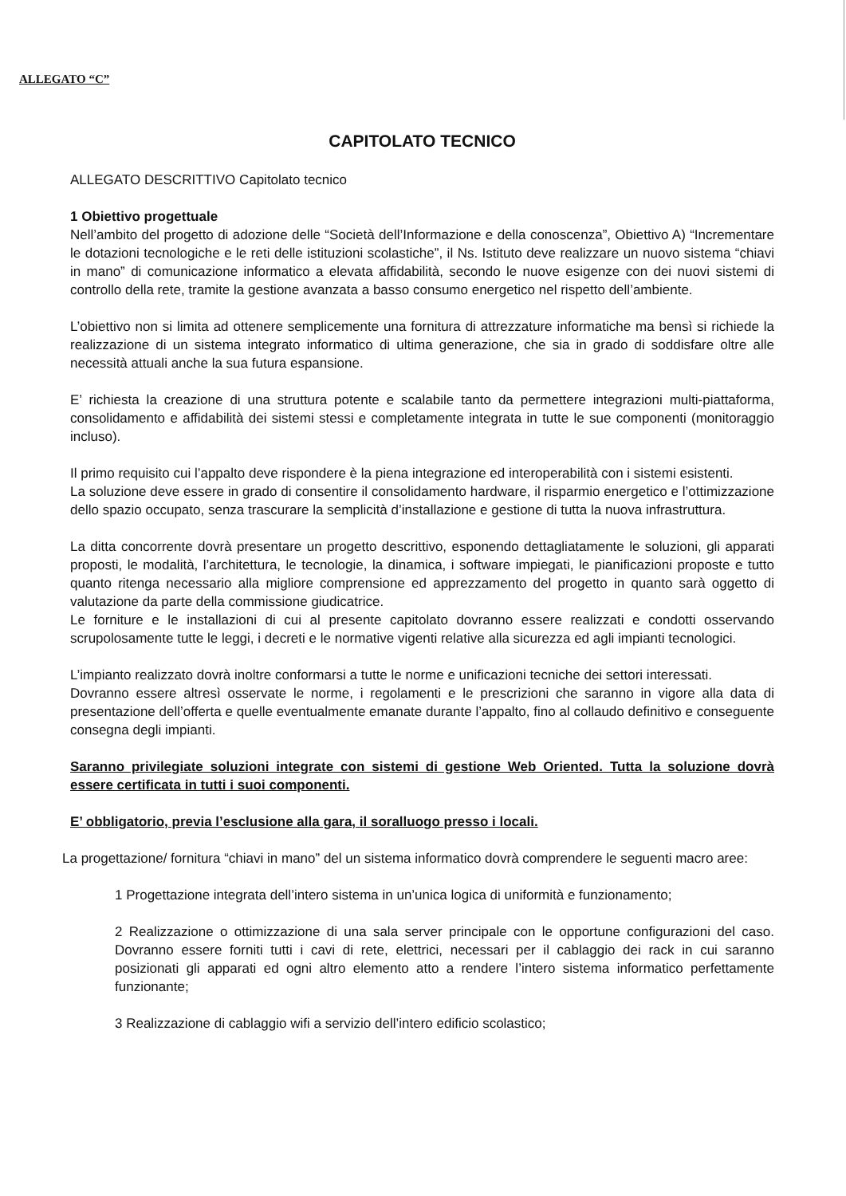ALLEGATO “C”
CAPITOLATO TECNICO
ALLEGATO DESCRITTIVO Capitolato tecnico
1 Obiettivo progettuale
Nell’ambito del progetto di adozione delle “Società dell’Informazione e della conoscenza”, Obiettivo A) “Incrementare le dotazioni tecnologiche e le reti delle istituzioni scolastiche”, il Ns. Istituto deve realizzare un nuovo sistema “chiavi in mano” di comunicazione informatico a elevata affidabilità, secondo le nuove esigenze con dei nuovi sistemi di controllo della rete, tramite la gestione avanzata a basso consumo energetico nel rispetto dell’ambiente.
L’obiettivo non si limita ad ottenere semplicemente una fornitura di attrezzature informatiche ma bensì si richiede la realizzazione di un sistema integrato informatico di ultima generazione, che sia in grado di soddisfare oltre alle necessità attuali anche la sua futura espansione.
E’ richiesta la creazione di una struttura potente e scalabile tanto da permettere integrazioni multi-piattaforma, consolidamento e affidabilità dei sistemi stessi e completamente integrata in tutte le sue componenti (monitoraggio incluso).
Il primo requisito cui l’appalto deve rispondere è la piena integrazione ed interoperabilità con i sistemi esistenti.
La soluzione deve essere in grado di consentire il consolidamento hardware, il risparmio energetico e l’ottimizzazione dello spazio occupato, senza trascurare la semplicità d’installazione e gestione di tutta la nuova infrastruttura.
La ditta concorrente dovrà presentare un progetto descrittivo, esponendo dettagliatamente le soluzioni, gli apparati proposti, le modalità, l’architettura, le tecnologie, la dinamica, i software impiegati, le pianificazioni proposte e tutto quanto ritenga necessario alla migliore comprensione ed apprezzamento del progetto in quanto sarà oggetto di valutazione da parte della commissione giudicatrice.
Le forniture e le installazioni di cui al presente capitolato dovranno essere realizzati e condotti osservando scrupolosamente tutte le leggi, i decreti e le normative vigenti relative alla sicurezza ed agli impianti tecnologici.
L’impianto realizzato dovrà inoltre conformarsi a tutte le norme e unificazioni tecniche dei settori interessati.
Dovranno essere altresì osservate le norme, i regolamenti e le prescrizioni che saranno in vigore alla data di presentazione dell’offerta e quelle eventualmente emanate durante l’appalto, fino al collaudo definitivo e conseguente consegna degli impianti.
Saranno privilegiate soluzioni integrate con sistemi di gestione Web Oriented. Tutta la soluzione dovrà essere certificata in tutti i suoi componenti.
E’ obbligatorio, previa l’esclusione alla gara, il soralluogo presso i locali.
La progettazione/ fornitura “chiavi in mano” del un sistema informatico dovrà comprendere le seguenti macro aree:
1 Progettazione integrata dell’intero sistema in un’unica logica di uniformità e funzionamento;
2 Realizzazione o ottimizzazione di una sala server principale con le opportune configurazioni del caso. Dovranno essere forniti tutti i cavi di rete, elettrici, necessari per il cablaggio dei rack in cui saranno posizionati gli apparati ed ogni altro elemento atto a rendere l’intero sistema informatico perfettamente funzionante;
3 Realizzazione di cablaggio wifi a servizio dell’intero edificio scolastico;